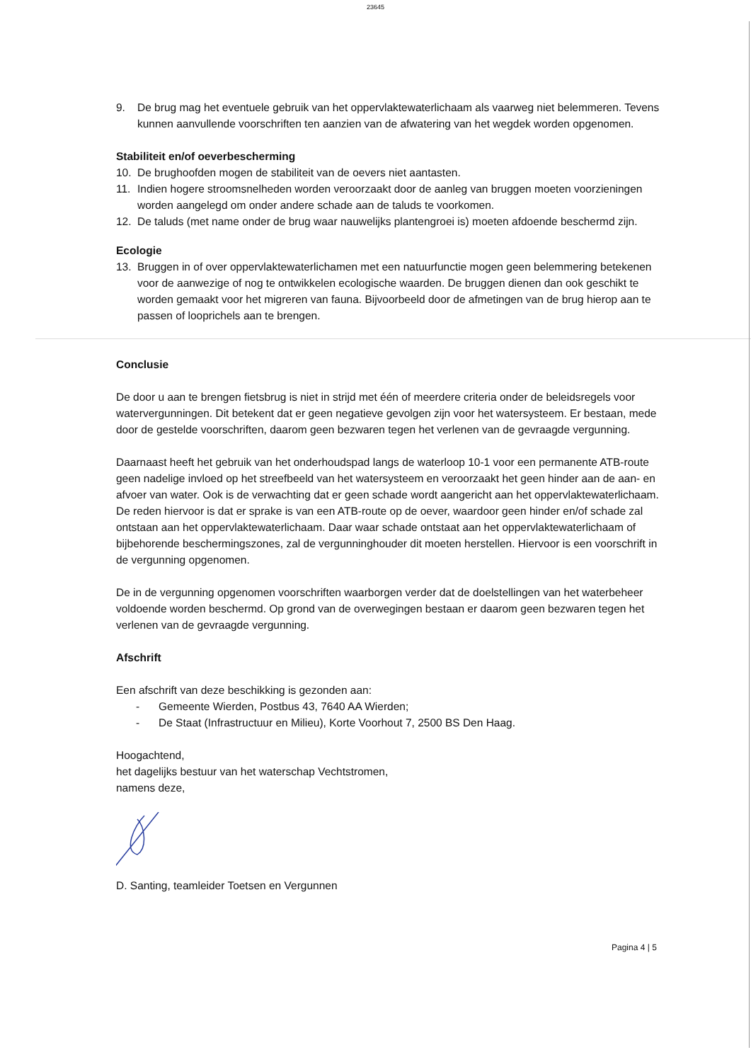23645
9. De brug mag het eventuele gebruik van het oppervlaktewaterlichaam als vaarweg niet belemmeren. Tevens kunnen aanvullende voorschriften ten aanzien van de afwatering van het wegdek worden opgenomen.
Stabiliteit en/of oeverbescherming
10. De brughoofden mogen de stabiliteit van de oevers niet aantasten.
11. Indien hogere stroomsnelheden worden veroorzaakt door de aanleg van bruggen moeten voorzieningen worden aangelegd om onder andere schade aan de taluds te voorkomen.
12. De taluds (met name onder de brug waar nauwelijks plantengroei is) moeten afdoende beschermd zijn.
Ecologie
13. Bruggen in of over oppervlaktewaterlichamen met een natuurfunctie mogen geen belemmering betekenen voor de aanwezige of nog te ontwikkelen ecologische waarden. De bruggen dienen dan ook geschikt te worden gemaakt voor het migreren van fauna. Bijvoorbeeld door de afmetingen van de brug hierop aan te passen of looprichels aan te brengen.
Conclusie
De door u aan te brengen fietsbrug is niet in strijd met één of meerdere criteria onder de beleidsregels voor watervergunningen. Dit betekent dat er geen negatieve gevolgen zijn voor het watersysteem. Er bestaan, mede door de gestelde voorschriften, daarom geen bezwaren tegen het verlenen van de gevraagde vergunning.
Daarnaast heeft het gebruik van het onderhoudspad langs de waterloop 10-1 voor een permanente ATB-route geen nadelige invloed op het streefbeeld van het watersysteem en veroorzaakt het geen hinder aan de aan- en afvoer van water. Ook is de verwachting dat er geen schade wordt aangericht aan het oppervlaktewaterlichaam. De reden hiervoor is dat er sprake is van een ATB-route op de oever, waardoor geen hinder en/of schade zal ontstaan aan het oppervlaktewaterlichaam. Daar waar schade ontstaat aan het oppervlaktewaterlichaam of bijbehorende beschermingszones, zal de vergunninghouder dit moeten herstellen. Hiervoor is een voorschrift in de vergunning opgenomen.
De in de vergunning opgenomen voorschriften waarborgen verder dat de doelstellingen van het waterbeheer voldoende worden beschermd. Op grond van de overwegingen bestaan er daarom geen bezwaren tegen het verlenen van de gevraagde vergunning.
Afschrift
Een afschrift van deze beschikking is gezonden aan:
- Gemeente Wierden, Postbus 43, 7640 AA Wierden;
- De Staat (Infrastructuur en Milieu), Korte Voorhout 7, 2500 BS Den Haag.
Hoogachtend,
het dagelijks bestuur van het waterschap Vechtstromen,
namens deze,
D. Santing, teamleider Toetsen en Vergunnen
Pagina 4 | 5